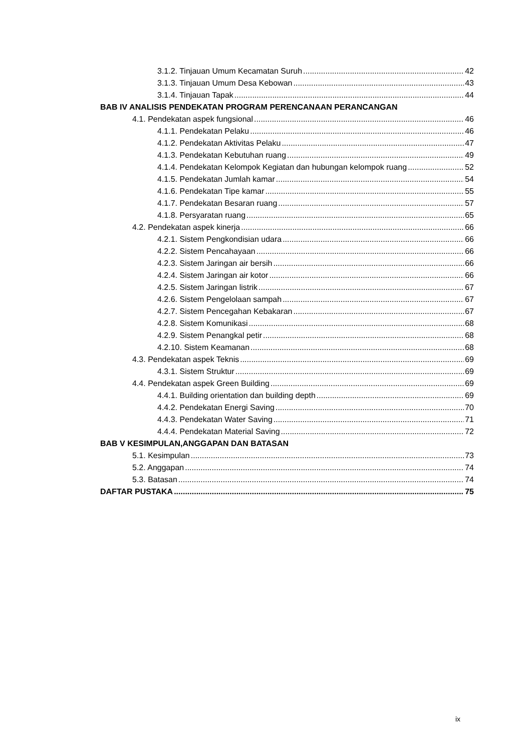3.1.2. Tinjauan Umum Kecamatan Suruh 42
3.1.3. Tinjauan Umum Desa Kebowan 43
3.1.4. Tinjauan Tapak 44
BAB IV ANALISIS PENDEKATAN PROGRAM PERENCANAAN PERANCANGAN
4.1. Pendekatan aspek fungsional 46
4.1.1. Pendekatan Pelaku 46
4.1.2. Pendekatan Aktivitas Pelaku 47
4.1.3. Pendekatan Kebutuhan ruang 49
4.1.4. Pendekatan Kelompok Kegiatan dan hubungan kelompok ruang 52
4.1.5. Pendekatan Jumlah kamar 54
4.1.6. Pendekatan Tipe kamar 55
4.1.7. Pendekatan Besaran ruang 57
4.1.8. Persyaratan ruang 65
4.2. Pendekatan aspek kinerja 66
4.2.1. Sistem Pengkondisian udara 66
4.2.2. Sistem Pencahayaan 66
4.2.3. Sistem Jaringan air bersih 66
4.2.4. Sistem Jaringan air kotor 66
4.2.5. Sistem Jaringan listrik 67
4.2.6. Sistem Pengelolaan sampah 67
4.2.7. Sistem Pencegahan Kebakaran 67
4.2.8. Sistem Komunikasi 68
4.2.9. Sistem Penangkal petir 68
4.2.10. Sistem Keamanan 68
4.3. Pendekatan aspek Teknis 69
4.3.1. Sistem Struktur 69
4.4. Pendekatan aspek Green Building 69
4.4.1. Building orientation dan building depth 69
4.4.2. Pendekatan Energi Saving 70
4.4.3. Pendekatan Water Saving 71
4.4.4. Pendekatan Material Saving 72
BAB V KESIMPULAN,ANGGAPAN DAN BATASAN
5.1. Kesimpulan 73
5.2. Anggapan 74
5.3. Batasan 74
DAFTAR PUSTAKA 75
ix